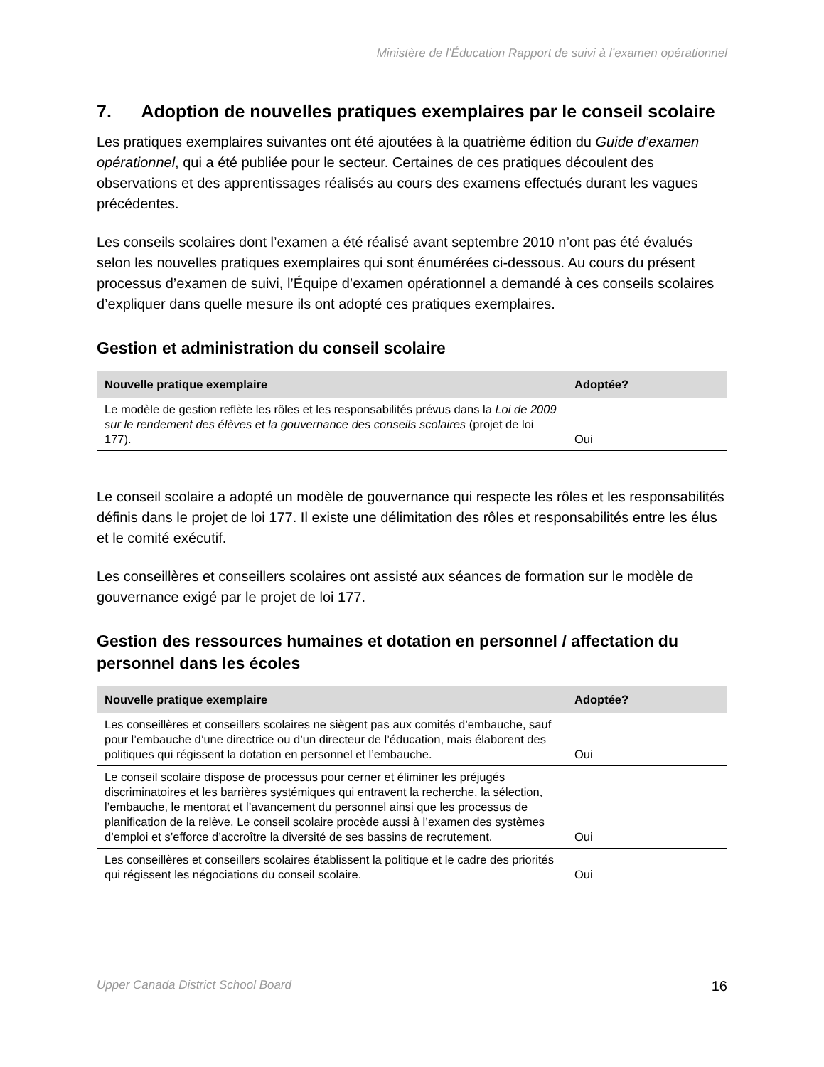Ministère de l’Éducation Rapport de suivi à l’examen opérationnel
7. Adoption de nouvelles pratiques exemplaires par le conseil scolaire
Les pratiques exemplaires suivantes ont été ajoutées à la quatrième édition du Guide d’examen opérationnel, qui a été publiée pour le secteur. Certaines de ces pratiques découlent des observations et des apprentissages réalisés au cours des examens effectués durant les vagues précédentes.
Les conseils scolaires dont l’examen a été réalisé avant septembre 2010 n’ont pas été évalués selon les nouvelles pratiques exemplaires qui sont énumérées ci-dessous. Au cours du présent processus d’examen de suivi, l’Équipe d’examen opérationnel a demandé à ces conseils scolaires d’expliquer dans quelle mesure ils ont adopté ces pratiques exemplaires.
Gestion et administration du conseil scolaire
| Nouvelle pratique exemplaire | Adoptée? |
| --- | --- |
| Le modèle de gestion reflète les rôles et les responsabilités prévus dans la Loi de 2009 sur le rendement des élèves et la gouvernance des conseils scolaires (projet de loi 177). | Oui |
Le conseil scolaire a adopté un modèle de gouvernance qui respecte les rôles et les responsabilités définis dans le projet de loi 177. Il existe une délimitation des rôles et responsabilités entre les élus et le comité exécutif.
Les conseillères et conseillers scolaires ont assisté aux séances de formation sur le modèle de gouvernance exigé par le projet de loi 177.
Gestion des ressources humaines et dotation en personnel / affectation du personnel dans les écoles
| Nouvelle pratique exemplaire | Adoptée? |
| --- | --- |
| Les conseillères et conseillers scolaires ne siègent pas aux comités d’embauche, sauf pour l’embauche d’une directrice ou d’un directeur de l’éducation, mais élaborent des politiques qui régissent la dotation en personnel et l’embauche. | Oui |
| Le conseil scolaire dispose de processus pour cerner et éliminer les préjugés discriminatoires et les barrières systémiques qui entravent la recherche, la sélection, l’embauche, le mentorat et l’avancement du personnel ainsi que les processus de planification de la relève. Le conseil scolaire procède aussi à l’examen des systèmes d’emploi et s’efforce d’accroître la diversité de ses bassins de recrutement. | Oui |
| Les conseillères et conseillers scolaires établissent la politique et le cadre des priorités qui régissent les négociations du conseil scolaire. | Oui |
Upper Canada District School Board 16